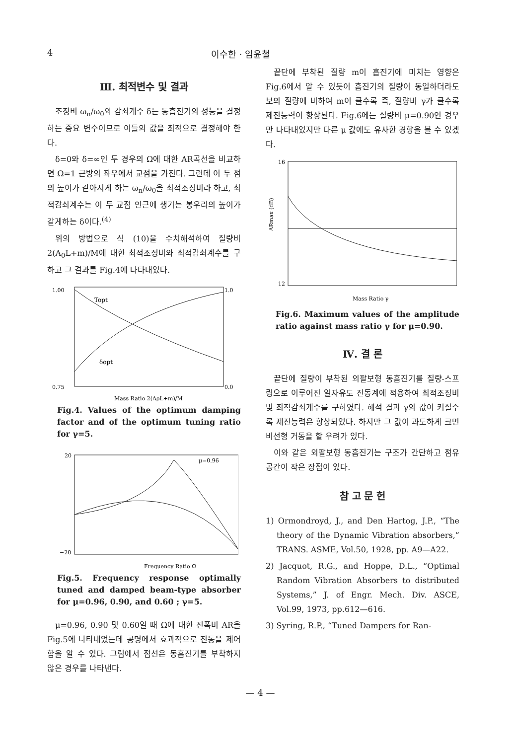4 이수한 · 임윤철
Ⅲ. 최적변수 및 결과
조징비 ω<sub>n</sub>/ω<sub>0</sub>와 감쇠계수 δ는 동흡진기의 성능을 결정하는 중요 변수이므로 이들의 값을 최적으로 결정해야 한다.
δ=0와 δ=∞인 두 경우의 Ω에 대한 AR곡선을 비교하면 Ω=1 근방의 좌우에서 교점을 가진다. 그런데 이 두 점의 높이가 같아지게 하는 ω<sub>n</sub>/ω<sub>0</sub>을 최적조징비라 하고, 최적감쇠계수는 이 두 교점 인근에 생기는 봉우리의 높이가 같게하는 δ이다.<sup>(4)</sup>
위의 방법으로 식 (10)을 수치해석하여 질량비 2(A<sub>0</sub>L+m)/M에 대한 최적조정비와 최적감쇠계수를 구하고 그 결과를 Fig.4에 나타내었다.
1.00
0.75
Topt
δopt
1.0
0.0
Mass Ratio 2(AρL+m)/M
Fig.4. Values of the optimum damping factor and of the optimum tuning ratio for γ=5.
20
−20
μ=0.96
Frequency Ratio Ω
Fig.5. Frequency response optimally tuned and damped beam-type absorber for μ=0.96, 0.90, and 0.60 ; γ=5.
μ=0.96, 0.90 및 0.60일 때 Ω에 대한 진폭비 AR을 Fig.5에 나타내었는데 공명에서 효과적으로 진동을 제어함을 알 수 있다. 그림에서 점선은 동흡진기를 부착하지 않은 경우를 나타낸다.
끝단에 부착된 질량 m이 흡진기에 미치는 영향은 Fig.6에서 알 수 있듯이 흡진기의 질량이 동일하더라도 보의 질량에 비하여 m이 클수록 즉, 질량비 γ가 클수록 제진능력이 향상된다. Fig.6에는 질량비 μ=0.90인 경우만 나타내었지만 다른 μ 값에도 유사한 경향을 볼 수 있겠다.
16
12
ARmax (dB)
Mass Ratio γ
Fig.6. Maximum values of the amplitude ratio against mass ratio γ for μ=0.90.
Ⅳ. 결 론
끝단에 질량이 부착된 외팔보형 동흡진기를 질량-스프링으로 이루어진 일자유도 진동계에 적용하여 최적조징비 및 최적감쇠계수를 구하였다. 해석 결과 γ의 값이 커질수록 제진능력은 향상되었다. 하지만 그 값이 과도하게 크면 비선형 거동을 할 우려가 있다.
이와 같은 외팔보형 동흡진기는 구조가 간단하고 점유공간이 작은 장점이 있다.
참 고 문 헌
1) Ormondroyd, J., and Den Hartog, J.P., “The theory of the Dynamic Vibration absorbers,” TRANS. ASME, Vol.50, 1928, pp. A9—A22.
2) Jacquot, R.G., and Hoppe, D.L., “Optimal Random Vibration Absorbers to distributed Systems,” J. of Engr. Mech. Div. ASCE, Vol.99, 1973, pp.612—616.
3) Syring, R.P., “Tuned Dampers for Ran-
— 4 —